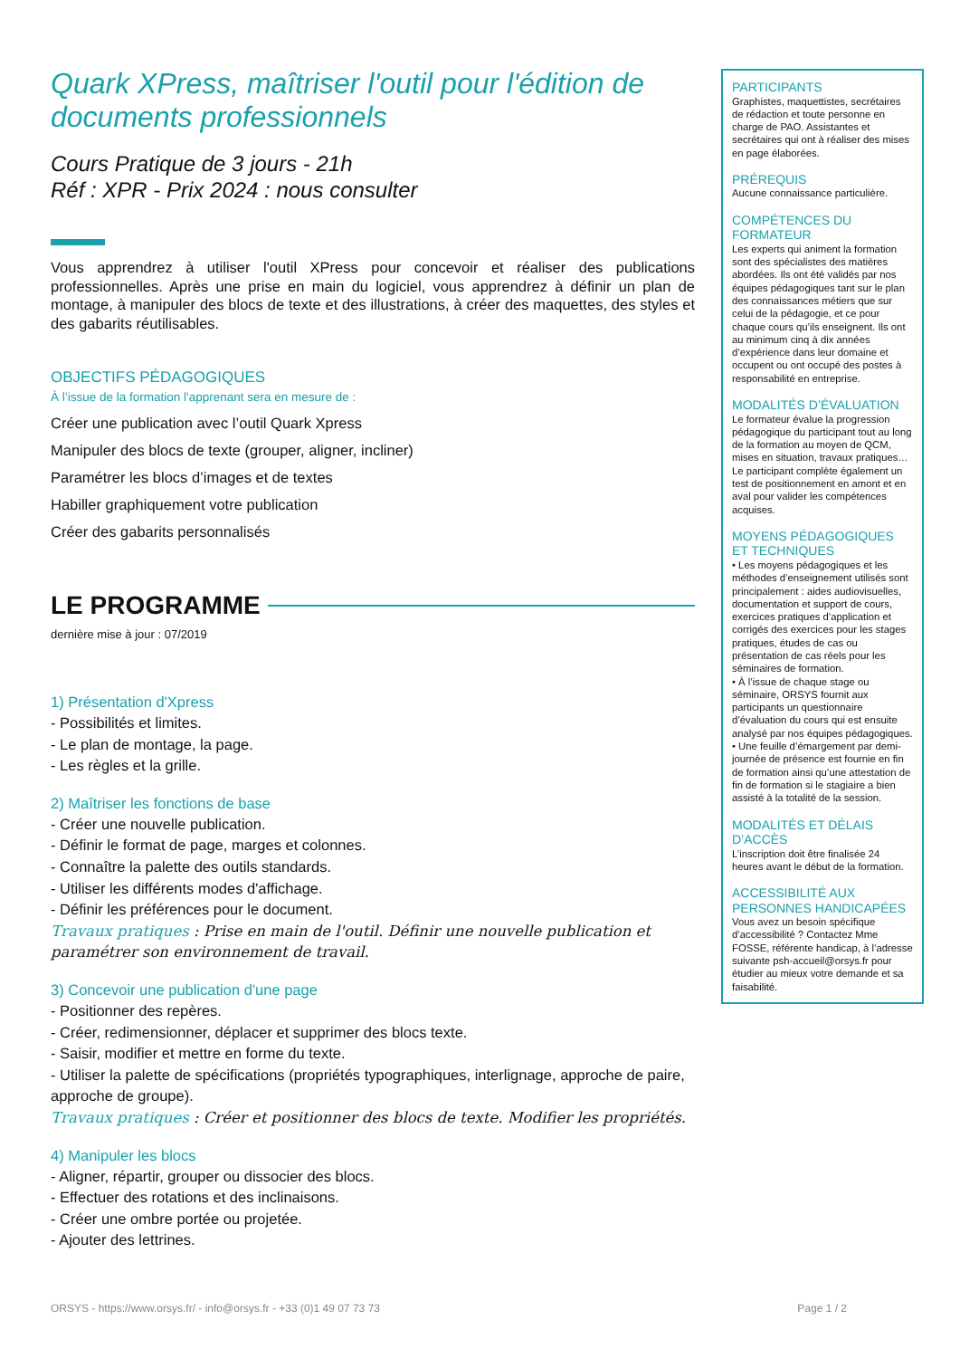Quark XPress, maîtriser l'outil pour l'édition de documents professionnels
Cours Pratique de 3 jours - 21h
Réf : XPR - Prix 2024 : nous consulter
Vous apprendrez à utiliser l'outil XPress pour concevoir et réaliser des publications professionnelles. Après une prise en main du logiciel, vous apprendrez à définir un plan de montage, à manipuler des blocs de texte et des illustrations, à créer des maquettes, des styles et des gabarits réutilisables.
OBJECTIFS PÉDAGOGIQUES
À l’issue de la formation l'apprenant sera en mesure de :
Créer une publication avec l’outil Quark Xpress
Manipuler des blocs de texte (grouper, aligner, incliner)
Paramétrer les blocs d’images et de textes
Habiller graphiquement votre publication
Créer des gabarits personnalisés
LE PROGRAMME
dernière mise à jour : 07/2019
1) Présentation d'Xpress
- Possibilités et limites.
- Le plan de montage, la page.
- Les règles et la grille.
2) Maîtriser les fonctions de base
- Créer une nouvelle publication.
- Définir le format de page, marges et colonnes.
- Connaître la palette des outils standards.
- Utiliser les différents modes d'affichage.
- Définir les préférences pour le document.
Travaux pratiques : Prise en main de l'outil. Définir une nouvelle publication et paramétrer son environnement de travail.
3) Concevoir une publication d'une page
- Positionner des repères.
- Créer, redimensionner, déplacer et supprimer des blocs texte.
- Saisir, modifier et mettre en forme du texte.
- Utiliser la palette de spécifications (propriétés typographiques, interlignage, approche de paire, approche de groupe).
Travaux pratiques : Créer et positionner des blocs de texte. Modifier les propriétés.
4) Manipuler les blocs
- Aligner, répartir, grouper ou dissocier des blocs.
- Effectuer des rotations et des inclinaisons.
- Créer une ombre portée ou projetée.
- Ajouter des lettrines.
PARTICIPANTS
Graphistes, maquettistes, secrétaires de rédaction et toute personne en charge de PAO. Assistantes et secrétaires qui ont à réaliser des mises en page élaborées.
PRÉREQUIS
Aucune connaissance particulière.
COMPÉTENCES DU FORMATEUR
Les experts qui animent la formation sont des spécialistes des matières abordées. Ils ont été validés par nos équipes pédagogiques tant sur le plan des connaissances métiers que sur celui de la pédagogie, et ce pour chaque cours qu’ils enseignent. Ils ont au minimum cinq à dix années d’expérience dans leur domaine et occupent ou ont occupé des postes à responsabilité en entreprise.
MODALITÉS D’ÉVALUATION
Le formateur évalue la progression pédagogique du participant tout au long de la formation au moyen de QCM, mises en situation, travaux pratiques…
Le participant complète également un test de positionnement en amont et en aval pour valider les compétences acquises.
MOYENS PÉDAGOGIQUES ET TECHNIQUES
• Les moyens pédagogiques et les méthodes d’enseignement utilisés sont principalement : aides audiovisuelles, documentation et support de cours, exercices pratiques d’application et corrigés des exercices pour les stages pratiques, études de cas ou présentation de cas réels pour les séminaires de formation.
• À l’issue de chaque stage ou séminaire, ORSYS fournit aux participants un questionnaire d’évaluation du cours qui est ensuite analysé par nos équipes pédagogiques.
• Une feuille d’émargement par demi-journée de présence est fournie en fin de formation ainsi qu’une attestation de fin de formation si le stagiaire a bien assisté à la totalité de la session.
MODALITÉS ET DÉLAIS D’ACCÈS
L’inscription doit être finalisée 24 heures avant le début de la formation.
ACCESSIBILITÉ AUX PERSONNES HANDICAPÉES
Vous avez un besoin spécifique d’accessibilité ? Contactez Mme FOSSE, référente handicap, à l’adresse suivante psh-accueil@orsys.fr pour étudier au mieux votre demande et sa faisabilité.
ORSYS - https://www.orsys.fr/ - info@orsys.fr - +33 (0)1 49 07 73 73 Page 1 / 2